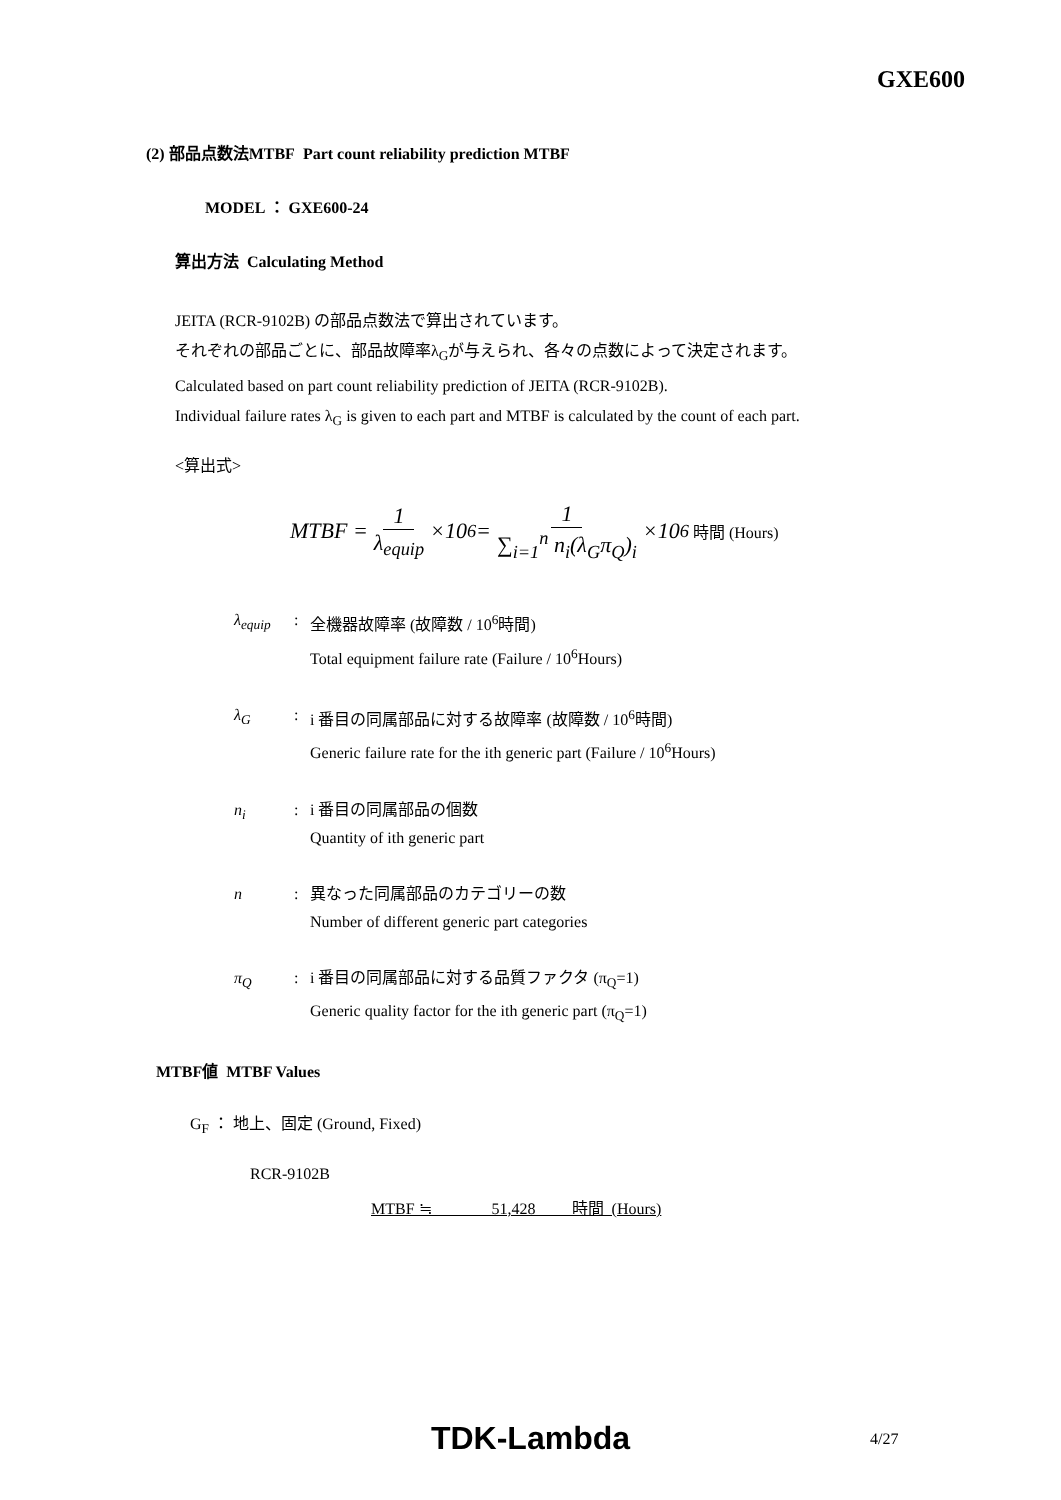GXE600
(2) 部品点数法MTBF Part count reliability prediction MTBF
MODEL ： GXE600-24
算出方法 Calculating Method
JEITA (RCR-9102B) の部品点数法で算出されています。
それぞれの部品ごとに、部品故障率λ<sub>G</sub>が与えられ、各々の点数によって決定されます。
Calculated based on part count reliability prediction of JEITA (RCR-9102B).
Individual failure rates λ<sub>G</sub> is given to each part and MTBF is calculated by the count of each part.
<算出式>
MTBF = 1 λ<sub>equip</sub> ×10<sup>6</sup> = 1 ∑<sub>i=1</sub><sup>n</sup> n<sub>i</sub>(λ<sub>G</sub>π<sub>Q</sub>)<sub>i</sub> ×10<sup>6</sup> 時間 (Hours)
λ<sub>equip</sub>: 全機器故障率 (故障数 / 10<sup>6</sup>時間)
Total equipment failure rate (Failure / 10<sup>6</sup>Hours)
λ<sub>G</sub>: i 番目の同属部品に対する故障率 (故障数 / 10<sup>6</sup>時間)
Generic failure rate for the ith generic part (Failure / 10<sup>6</sup>Hours)
n<sub>i</sub>: i 番目の同属部品の個数
Quantity of ith generic part
n: 異なった同属部品のカテゴリーの数
Number of different generic part categories
π<sub>Q</sub>: i 番目の同属部品に対する品質ファクタ (π<sub>Q</sub>=1)
Generic quality factor for the ith generic part (π<sub>Q</sub>=1)
MTBF値 MTBF Values
G<sub>F</sub> ： 地上、固定 (Ground, Fixed)
RCR-9102B
MTBF ≒ 51,428 時間 (Hours)
TDK-Lambda 4/27